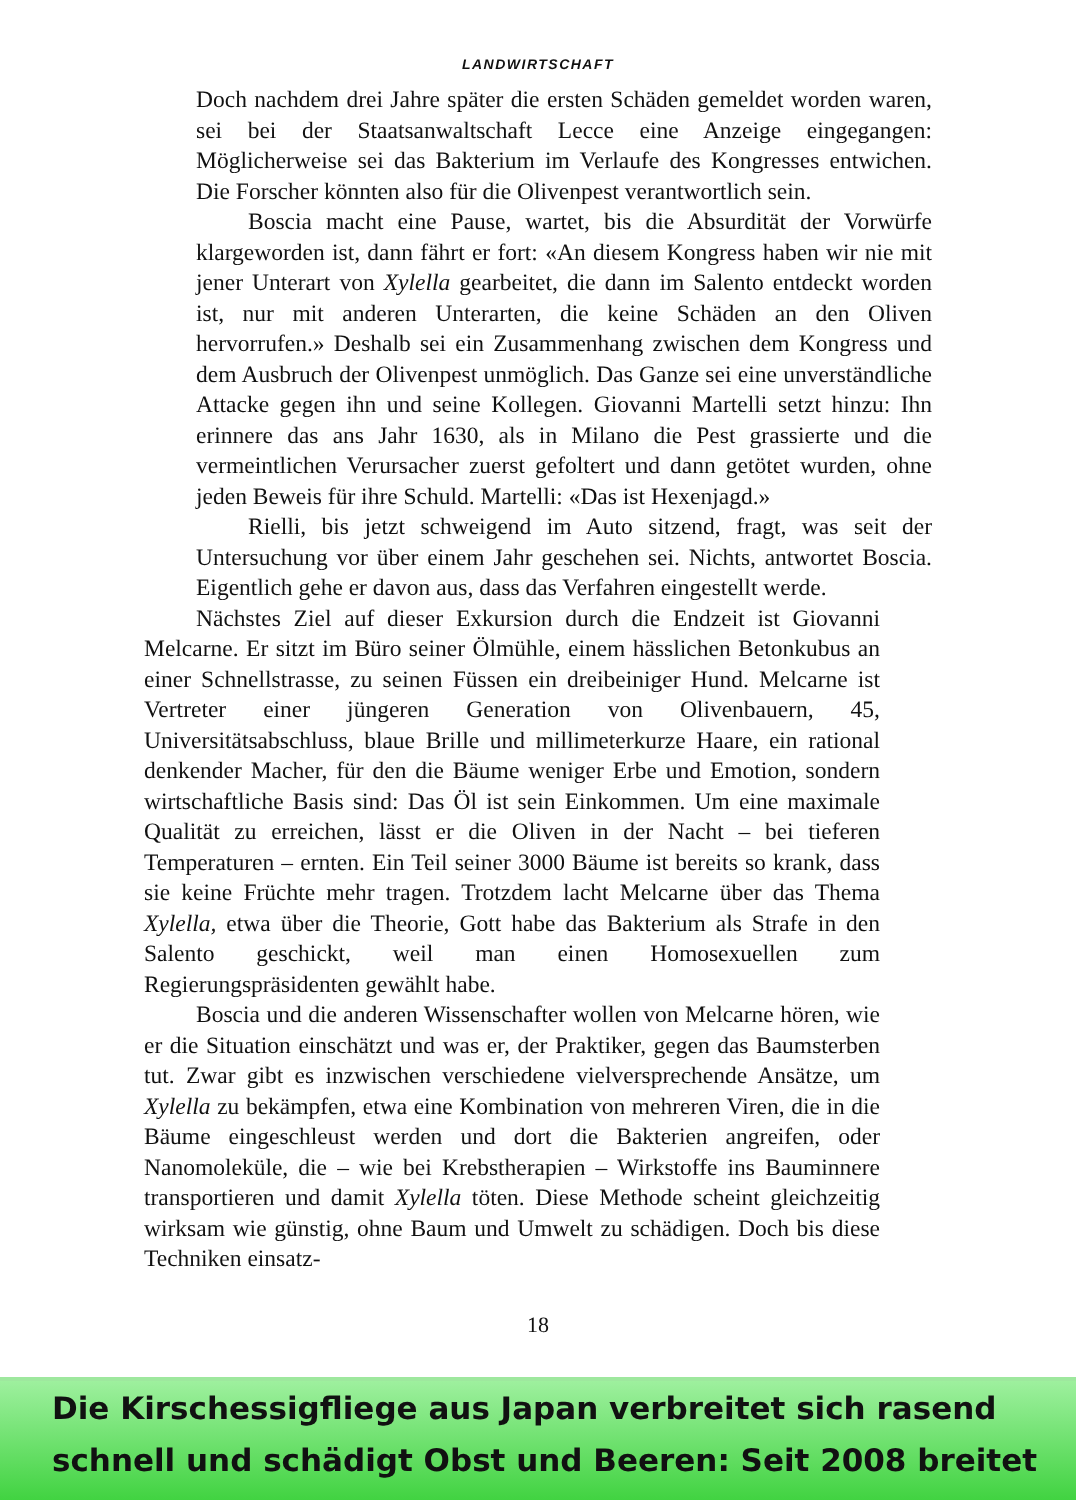LANDWIRTSCHAFT
Doch nachdem drei Jahre später die ersten Schäden gemeldet worden waren, sei bei der Staatsanwaltschaft Lecce eine Anzeige eingegangen: Möglicherweise sei das Bakterium im Verlaufe des Kongresses entwichen. Die Forscher könnten also für die Olivenpest verantwortlich sein.
Boscia macht eine Pause, wartet, bis die Absurdität der Vorwürfe klargeworden ist, dann fährt er fort: «An diesem Kongress haben wir nie mit jener Unterart von Xylella gearbeitet, die dann im Salento entdeckt worden ist, nur mit anderen Unterarten, die keine Schäden an den Oliven hervorrufen.» Deshalb sei ein Zusammenhang zwischen dem Kongress und dem Ausbruch der Olivenpest unmöglich. Das Ganze sei eine unverständliche Attacke gegen ihn und seine Kollegen. Giovanni Martelli setzt hinzu: Ihn erinnere das ans Jahr 1630, als in Milano die Pest grassierte und die vermeintlichen Verursacher zuerst gefoltert und dann getötet wurden, ohne jeden Beweis für ihre Schuld. Martelli: «Das ist Hexenjagd.»
Rielli, bis jetzt schweigend im Auto sitzend, fragt, was seit der Untersuchung vor über einem Jahr geschehen sei. Nichts, antwortet Boscia. Eigentlich gehe er davon aus, dass das Verfahren eingestellt werde.
Nächstes Ziel auf dieser Exkursion durch die Endzeit ist Giovanni Melcarne. Er sitzt im Büro seiner Ölmühle, einem hässlichen Betonkubus an einer Schnellstrasse, zu seinen Füssen ein dreibeiniger Hund. Melcarne ist Vertreter einer jüngeren Generation von Olivenbauern, 45, Universitätsabschluss, blaue Brille und millimeterkurze Haare, ein rational denkender Macher, für den die Bäume weniger Erbe und Emotion, sondern wirtschaftliche Basis sind: Das Öl ist sein Einkommen. Um eine maximale Qualität zu erreichen, lässt er die Oliven in der Nacht – bei tieferen Temperaturen – ernten. Ein Teil seiner 3000 Bäume ist bereits so krank, dass sie keine Früchte mehr tragen. Trotzdem lacht Melcarne über das Thema Xylella, etwa über die Theorie, Gott habe das Bakterium als Strafe in den Salento geschickt, weil man einen Homosexuellen zum Regierungspräsidenten gewählt habe.
Boscia und die anderen Wissenschafter wollen von Melcarne hören, wie er die Situation einschätzt und was er, der Praktiker, gegen das Baumsterben tut. Zwar gibt es inzwischen verschiedene vielversprechende Ansätze, um Xylella zu bekämpfen, etwa eine Kombination von mehreren Viren, die in die Bäume eingeschleust werden und dort die Bakterien angreifen, oder Nanomoleküle, die – wie bei Krebstherapien – Wirkstoffe ins Bauminnere transportieren und damit Xylella töten. Diese Methode scheint gleichzeitig wirksam wie günstig, ohne Baum und Umwelt zu schädigen. Doch bis diese Techniken einsatz-
18
Die Kirschessigfliege aus Japan verbreitet sich rasend schnell und schädigt Obst und Beeren: Seit 2008 breitet